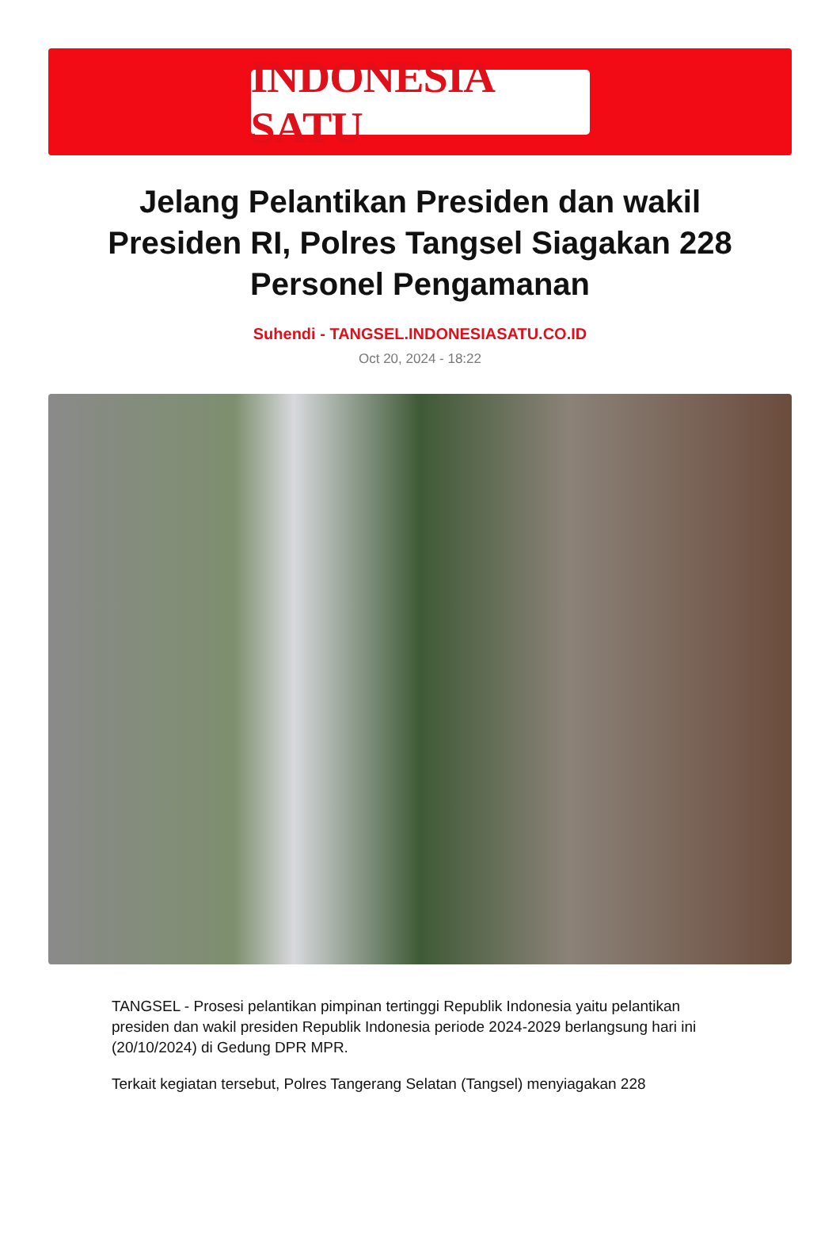INDONESIA SATU
Jelang Pelantikan Presiden dan wakil Presiden RI, Polres Tangsel Siagakan 228 Personel Pengamanan
Suhendi - TANGSEL.INDONESIASATU.CO.ID
Oct 20, 2024 - 18:22
TANGSEL - Prosesi pelantikan pimpinan tertinggi Republik Indonesia yaitu pelantikan presiden dan wakil presiden Republik Indonesia periode 2024-2029 berlangsung hari ini (20/10/2024) di Gedung DPR MPR.
Terkait kegiatan tersebut, Polres Tangerang Selatan (Tangsel) menyiagakan 228